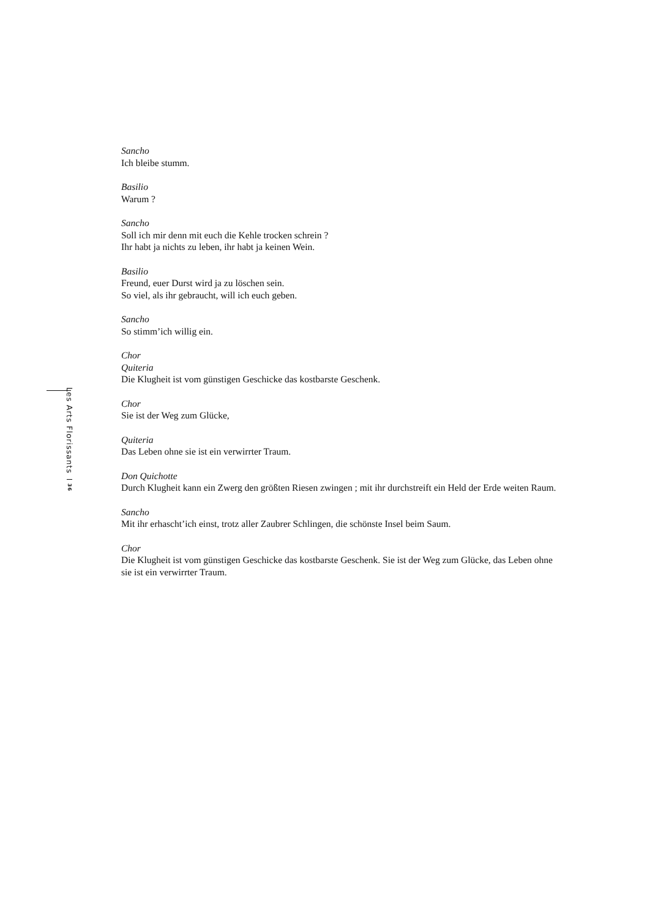Les Arts Florissants 36
Sancho
Ich bleibe stumm.
Basilio
Warum ?
Sancho
Soll ich mir denn mit euch die Kehle trocken schrein ?
Ihr habt ja nichts zu leben, ihr habt ja keinen Wein.
Basilio
Freund, euer Durst wird ja zu löschen sein.
So viel, als ihr gebraucht, will ich euch geben.
Sancho
So stimm’ich willig ein.
Chor
Quiteria
Die Klugheit ist vom günstigen Geschicke das kostbarste Geschenk.
Chor
Sie ist der Weg zum Glücke,
Quiteria
Das Leben ohne sie ist ein verwirrter Traum.
Don Quichotte
Durch Klugheit kann ein Zwerg den größten Riesen zwingen ; mit ihr durchstreift ein Held der Erde weiten Raum.
Sancho
Mit ihr erhascht’ich einst, trotz aller Zaubrer Schlingen, die schönste Insel beim Saum.
Chor
Die Klugheit ist vom günstigen Geschicke das kostbarste Geschenk. Sie ist der Weg zum Glücke, das Leben ohne sie ist ein verwirrter Traum.